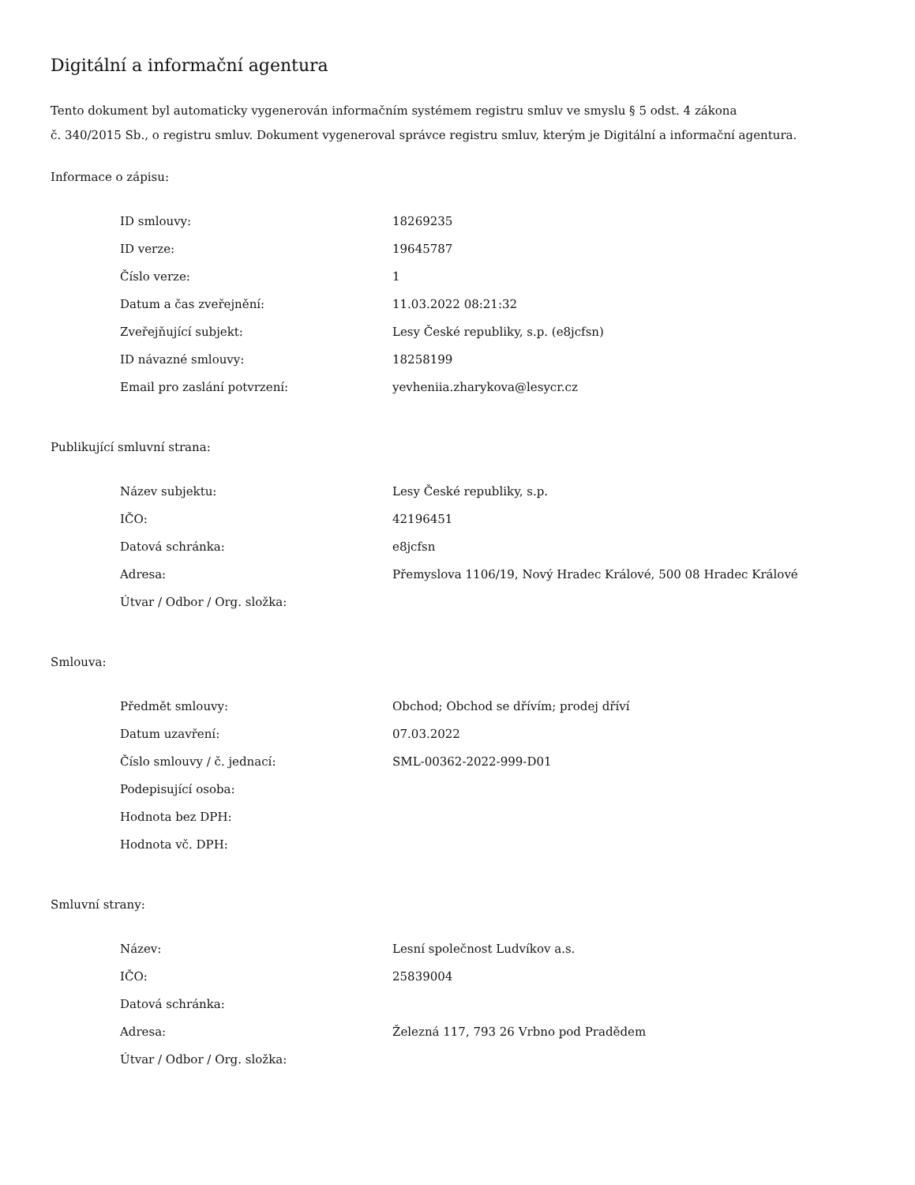Digitální a informační agentura
Tento dokument byl automaticky vygenerován informačním systémem registru smluv ve smyslu § 5 odst. 4 zákona
č. 340/2015 Sb., o registru smluv. Dokument vygeneroval správce registru smluv, kterým je Digitální a informační agentura.
Informace o zápisu:
| ID smlouvy: | 18269235 |
| ID verze: | 19645787 |
| Číslo verze: | 1 |
| Datum a čas zveřejnění: | 11.03.2022 08:21:32 |
| Zveřejňující subjekt: | Lesy České republiky, s.p. (e8jcfsn) |
| ID návazné smlouvy: | 18258199 |
| Email pro zaslání potvrzení: | yevheniia.zharykova@lesycr.cz |
Publikující smluvní strana:
| Název subjektu: | Lesy České republiky, s.p. |
| IČO: | 42196451 |
| Datová schránka: | e8jcfsn |
| Adresa: | Přemyslova 1106/19, Nový Hradec Králové, 500 08 Hradec Králové |
| Útvar / Odbor / Org. složka: | |
Smlouva:
| Předmět smlouvy: | Obchod; Obchod se dřívím; prodej dříví |
| Datum uzavření: | 07.03.2022 |
| Číslo smlouvy / č. jednací: | SML-00362-2022-999-D01 |
| Podepisující osoba: | |
| Hodnota bez DPH: | |
| Hodnota vč. DPH: | |
Smluvní strany:
| Název: | Lesní společnost Ludvíkov a.s. |
| IČO: | 25839004 |
| Datová schránka: | |
| Adresa: | Železná 117, 793 26 Vrbno pod Pradědem |
| Útvar / Odbor / Org. složka: | |